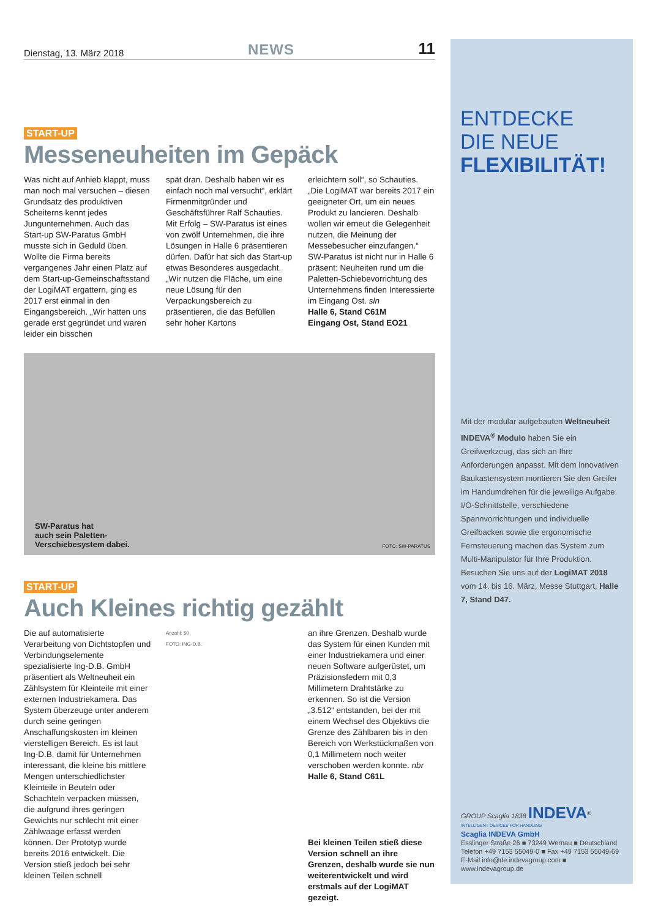Dienstag, 13. März 2018 NEWS 11
START-UP
Messeneuheiten im Gepäck
Was nicht auf Anhieb klappt, muss man noch mal versuchen – diesen Grundsatz des produktiven Scheiterns kennt jedes Jungunternehmen. Auch das Start-up SW-Paratus GmbH musste sich in Geduld üben. Wollte die Firma bereits vergangenes Jahr einen Platz auf dem Start-up-Gemeinschaftsstand der LogiMAT ergattern, ging es 2017 erst einmal in den Eingangsbereich. „Wir hatten uns gerade erst gegründet und waren leider ein bisschen
spät dran. Deshalb haben wir es einfach noch mal versucht“, erklärt Firmenmitgründer und Geschäftsführer Ralf Schauties. Mit Erfolg – SW-Paratus ist eines von zwölf Unternehmen, die ihre Lösungen in Halle 6 präsentieren dürfen. Dafür hat sich das Start-up etwas Besonderes ausgedacht. „Wir nutzen die Fläche, um eine neue Lösung für den Verpackungsbereich zu präsentieren, die das Befüllen sehr hoher Kartons
erleichtern soll“, so Schauties. „Die LogiMAT war bereits 2017 ein geeigneter Ort, um ein neues Produkt zu lancieren. Deshalb wollen wir erneut die Gelegenheit nutzen, die Meinung der Messebesucher einzufangen.“ SW-Paratus ist nicht nur in Halle 6 präsent: Neuheiten rund um die Paletten-Schiebevorrichtung des Unternehmens finden Interessierte im Eingang Ost. sln
Halle 6, Stand C61M
Eingang Ost, Stand EO21
SW-Paratus hat
auch sein Paletten-
Verschiebesystem dabei. FOTO: SW-PARATUS
START-UP
Auch Kleines richtig gezählt
Die auf automatisierte Verarbeitung von Dichtstopfen und Verbindungselemente spezialisierte Ing-D.B. GmbH präsentiert als Weltneuheit ein Zählsystem für Kleinteile mit einer externen Industriekamera. Das System überzeuge unter anderem durch seine geringen Anschaffungskosten im kleinen vierstelligen Bereich. Es ist laut Ing-D.B. damit für Unternehmen interessant, die kleine bis mittlere Mengen unterschiedlichster Kleinteile in Beuteln oder Schachteln verpacken müssen, die aufgrund ihres geringen Gewichts nur schlecht mit einer Zählwaage erfasst werden können. Der Prototyp wurde bereits 2016 entwickelt. Die Version stieß jedoch bei sehr kleinen Teilen schnell
Anzahl: 50
FOTO: ING-D.B.
an ihre Grenzen. Deshalb wurde das System für einen Kunden mit einer Industriekamera und einer neuen Software aufgerüstet, um Präzisionsfedern mit 0,3 Millimetern Drahtstärke zu erkennen. So ist die Version „3.512“ entstanden, bei der mit einem Wechsel des Objektivs die Grenze des Zählbaren bis in den Bereich von Werkstückmaßen von 0,1 Millimetern noch weiter verschoben werden konnte. nbr
Halle 6, Stand C61L
Bei kleinen Teilen stieß diese Version schnell an ihre Grenzen, deshalb wurde sie nun weiterentwickelt und wird erstmals auf der LogiMAT gezeigt.
ENTDECKE
DIE NEUE
FLEXIBILITÄT!
Mit der modular aufgebauten Weltneuheit INDEVA<sup>®</sup> Modulo haben Sie ein Greifwerkzeug, das sich an Ihre Anforderungen anpasst. Mit dem innovativen Baukastensystem montieren Sie den Greifer im Handumdrehen für die jeweilige Aufgabe. I/O-Schnittstelle, verschiedene Spannvorrichtungen und individuelle Greifbacken sowie die ergonomische Fernsteuerung machen das System zum Multi-Manipulator für Ihre Produktion. Besuchen Sie uns auf der LogiMAT 2018 vom 14. bis 16. März, Messe Stuttgart, Halle 7, Stand D47.
GROUP Scaglia 1838 INDEVA<sup>®</sup>
INTELLIGENT DEVICES FOR HANDLING
Scaglia INDEVA GmbH
Esslinger Straße 26 ■ 73249 Wernau ■ Deutschland
Telefon +49 7153 55049-0 ■ Fax +49 7153 55049-69
E-Mail info@de.indevagroup.com ■ www.indevagroup.de